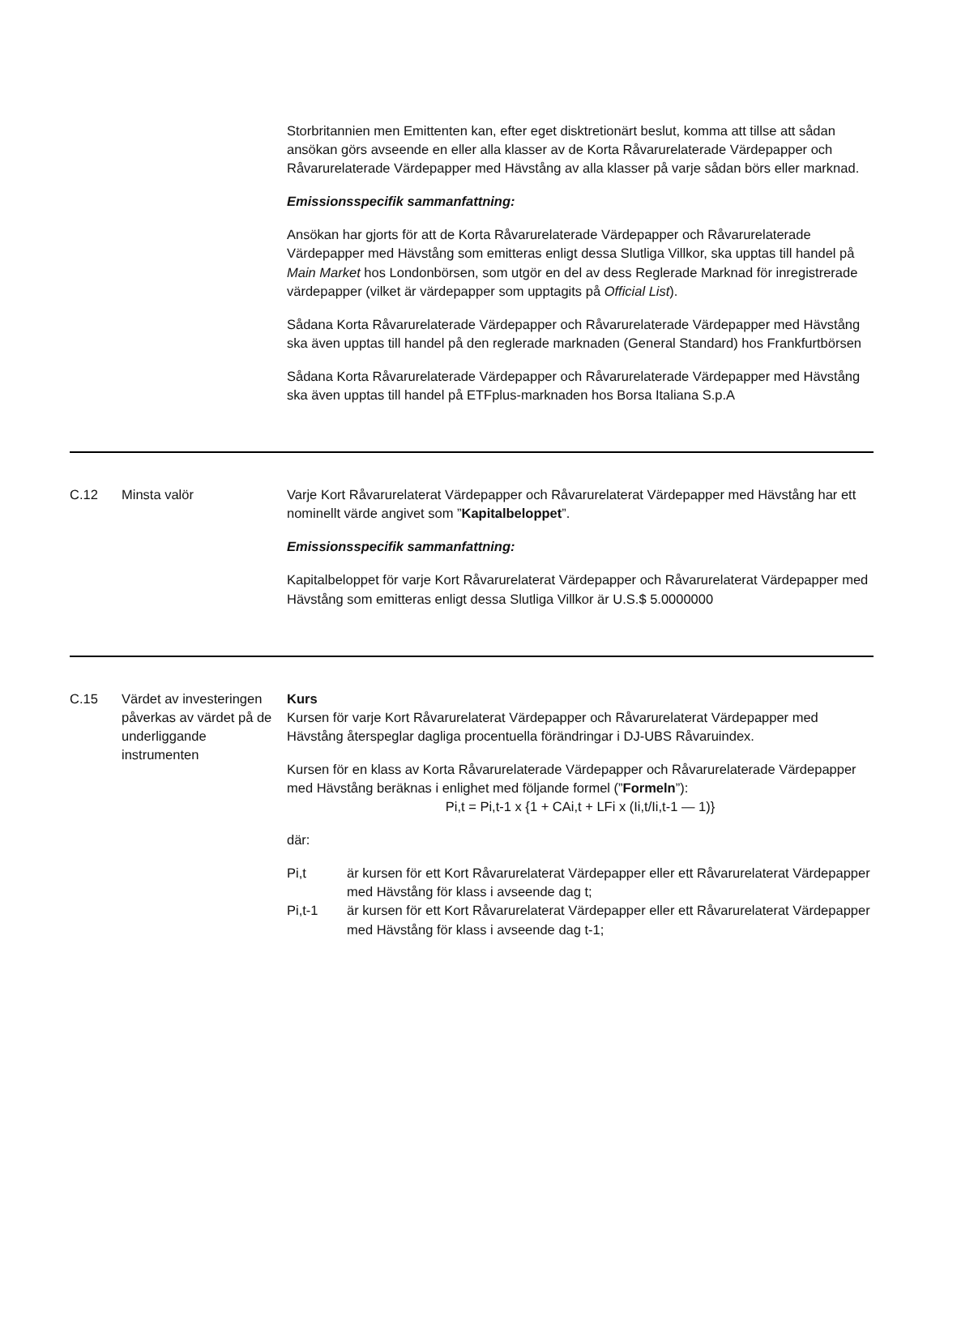| | | Storbritannien men Emittenten kan, efter eget disktretionärt beslut, komma att tillse att sådan ansökan görs avseende en eller alla klasser av de Korta Råvarurelaterade Värdepapper och Råvarurelaterade Värdepapper med Hävstång av alla klasser på varje sådan börs eller marknad. Emissionsspecifik sammanfattning: Ansökan har gjorts för att de Korta Råvarurelaterade Värdepapper och Råvarurelaterade Värdepapper med Hävstång som emitteras enligt dessa Slutliga Villkor, ska upptas till handel på Main Market hos Londonbörsen, som utgör en del av dess Reglerade Marknad för inregistrerade värdepapper (vilket är värdepapper som upptagits på Official List ). Sådana Korta Råvarurelaterade Värdepapper och Råvarurelaterade Värdepapper med Hävstång ska även upptas till handel på den reglerade marknaden (General Standard) hos Frankfurtbörsen Sådana Korta Råvarurelaterade Värdepapper och Råvarurelaterade Värdepapper med Hävstång ska även upptas till handel på ETFplus-marknaden hos Borsa Italiana S.p.A |
| C.12 | Minsta valör | Varje Kort Råvarurelaterat Värdepapper och Råvarurelaterat Värdepapper med Hävstång har ett nominellt värde angivet som ” Kapitalbeloppet ”. Emissionsspecifik sammanfattning: Kapitalbeloppet för varje Kort Råvarurelaterat Värdepapper och Råvarurelaterat Värdepapper med Hävstång som emitteras enligt dessa Slutliga Villkor är U.S.$ 5.0000000 |
| C.15 | Värdet av investeringen påverkas av värdet på de underliggande instrumenten | Kurs Kursen för varje Kort Råvarurelaterat Värdepapper och Råvarurelaterat Värdepapper med Hävstång återspeglar dagliga procentuella förändringar i DJ-UBS Råvaruindex. Kursen för en klass av Korta Råvarurelaterade Värdepapper och Råvarurelaterade Värdepapper med Hävstång beräknas i enlighet med följande formel (” Formeln ”): Pi,t = Pi,t-1 x {1 + CAi,t + LFi x (Ii,t/Ii,t-1 — 1)} där: Pi,t är kursen för ett Kort Råvarurelaterat Värdepapper eller ett Råvarurelaterat Värdepapper med Hävstång för klass i avseende dag t; Pi,t-1 är kursen för ett Kort Råvarurelaterat Värdepapper eller ett Råvarurelaterat Värdepapper med Hävstång för klass i avseende dag t-1; |